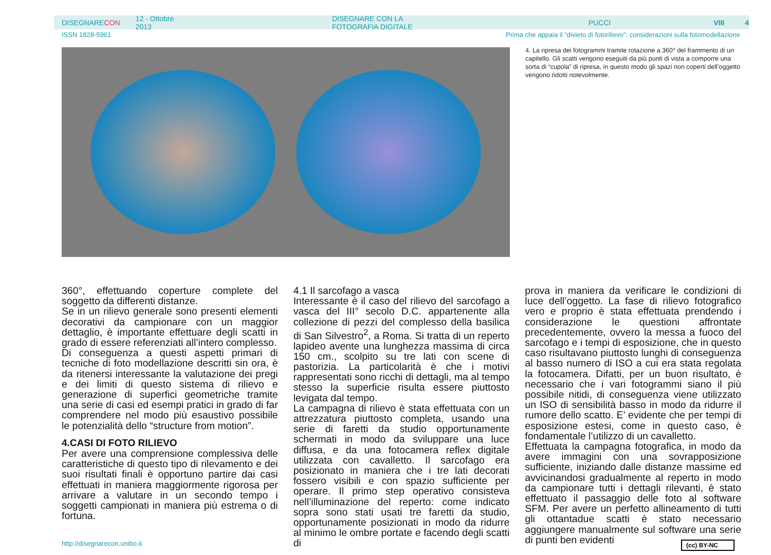DISEGNARECON 12 - Ottobre 2013 DISEGNARE CON LA FOTOGRAFIA DIGITALE PUCCI VIII 4
ISSN 1828-5961 Prima che appaia il “divieto di fotorilievo”: considerazioni sulla fotomodellazione
4. La ripresa dei fotogrammi tramite rotazione a 360° del frammento di un capitello. Gli scatti vengono eseguiti da più punti di vista a comporre una sorta di “cupola” di ripresa, in questo modo gli spazi non coperti dell’oggetto vengono ridotti notevolmente.
360°, effettuando coperture complete del soggetto da differenti distanze.
Se in un rilievo generale sono presenti elementi decorativi da campionare con un maggior dettaglio, è importante effettuare degli scatti in grado di essere referenziati all’intero complesso.
Di conseguenza a questi aspetti primari di tecniche di foto modellazione descritti sin ora, è da ritenersi interessante la valutazione dei pregi e dei limiti di questo sistema di rilievo e generazione di superfici geometriche tramite una serie di casi ed esempi pratici in grado di far comprendere nel modo più esaustivo possibile le potenzialità dello “structure from motion”.
4.CASI DI FOTO RILIEVO
Per avere una comprensione complessiva delle caratteristiche di questo tipo di rilevamento e dei suoi risultati finali è opportuno partire dai casi effettuati in maniera maggiormente rigorosa per arrivare a valutare in un secondo tempo i soggetti campionati in maniera più estrema o di fortuna.
4.1 Il sarcofago a vasca
Interessante è il caso del rilievo del sarcofago a vasca del III° secolo D.C. appartenente alla collezione di pezzi del complesso della basilica di San Silvestro<sup>2</sup>, a Roma. Si tratta di un reperto lapideo avente una lunghezza massima di circa 150 cm., scolpito su tre lati con scene di pastorizia. La particolarità è che i motivi rappresentati sono ricchi di dettagli, ma al tempo stesso la superficie risulta essere piuttosto levigata dal tempo.
La campagna di rilievo è stata effettuata con un attrezzatura piuttosto completa, usando una serie di faretti da studio opportunamente schermati in modo da sviluppare una luce diffusa, e da una fotocamera reflex digitale utilizzata con cavalletto. Il sarcofago era posizionato in maniera che i tre lati decorati fossero visibili e con spazio sufficiente per operare. Il primo step operativo consisteva nell’illuminazione del reperto: come indicato sopra sono stati usati tre faretti da studio, opportunamente posizionati in modo da ridurre al minimo le ombre portate e facendo degli scatti di
prova in maniera da verificare le condizioni di luce dell’oggetto. La fase di rilievo fotografico vero e proprio è stata effettuata prendendo i considerazione le questioni affrontate precedentemente, ovvero la messa a fuoco del sarcofago e i tempi di esposizione, che in questo caso risultavano piuttosto lunghi di conseguenza al basso numero di ISO a cui era stata regolata la fotocamera. Difatti, per un buon risultato, è necessario che i vari fotogrammi siano il più possibile nitidi, di conseguenza viene utilizzato un ISO di sensibilità basso in modo da ridurre il rumore dello scatto. E’ evidente che per tempi di esposizione estesi, come in questo caso, è fondamentale l’utilizzo di un cavalletto.
Effettuata la campagna fotografica, in modo da avere immagini con una sovrapposizione sufficiente, iniziando dalle distanze massime ed avvicinandosi gradualmente al reperto in modo da campionare tutti i dettagli rilevanti, è stato effettuato il passaggio delle foto al software SFM. Per avere un perfetto allineamento di tutti gli ottantadue scatti è stato necessario aggiungere manualmente sul software una serie di punti ben evidenti
http://disegnarecon.unibo.it (cc) BY-NC